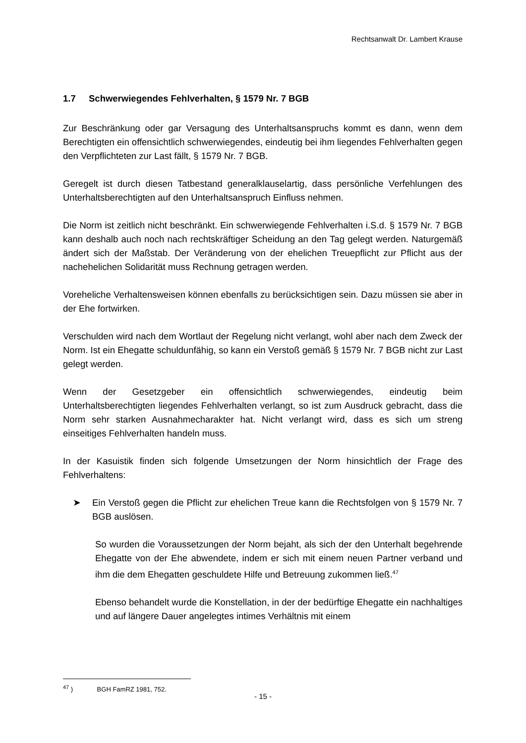Rechtsanwalt Dr. Lambert Krause
1.7 Schwerwiegendes Fehlverhalten, § 1579 Nr. 7 BGB
Zur Beschränkung oder gar Versagung des Unterhaltsanspruchs kommt es dann, wenn dem Berechtigten ein offensichtlich schwerwiegendes, eindeutig bei ihm liegendes Fehlverhalten gegen den Verpflichteten zur Last fällt, § 1579 Nr. 7 BGB.
Geregelt ist durch diesen Tatbestand generalklauselartig, dass persönliche Verfehlungen des Unterhaltsberechtigten auf den Unterhaltsanspruch Einfluss nehmen.
Die Norm ist zeitlich nicht beschränkt. Ein schwerwiegende Fehlverhalten i.S.d. § 1579 Nr. 7 BGB kann deshalb auch noch nach rechtskräftiger Scheidung an den Tag gelegt werden. Naturgemäß ändert sich der Maßstab. Der Veränderung von der ehelichen Treuepflicht zur Pflicht aus der nachehelichen Solidarität muss Rechnung getragen werden.
Voreheliche Verhaltensweisen können ebenfalls zu berücksichtigen sein. Dazu müssen sie aber in der Ehe fortwirken.
Verschulden wird nach dem Wortlaut der Regelung nicht verlangt, wohl aber nach dem Zweck der Norm. Ist ein Ehegatte schuldunfähig, so kann ein Verstoß gemäß § 1579 Nr. 7 BGB nicht zur Last gelegt werden.
Wenn der Gesetzgeber ein offensichtlich schwerwiegendes, eindeutig beim Unterhaltsberechtigten liegendes Fehlverhalten verlangt, so ist zum Ausdruck gebracht, dass die Norm sehr starken Ausnahmecharakter hat. Nicht verlangt wird, dass es sich um streng einseitiges Fehlverhalten handeln muss.
In der Kasuistik finden sich folgende Umsetzungen der Norm hinsichtlich der Frage des Fehlverhaltens:
➤ Ein Verstoß gegen die Pflicht zur ehelichen Treue kann die Rechtsfolgen von § 1579 Nr. 7 BGB auslösen.
So wurden die Voraussetzungen der Norm bejaht, als sich der den Unterhalt begehrende Ehegatte von der Ehe abwendete, indem er sich mit einem neuen Partner verband und ihm die dem Ehegatten geschuldete Hilfe und Betreuung zukommen ließ.<sup>47</sup>
Ebenso behandelt wurde die Konstellation, in der der bedürftige Ehegatte ein nachhaltiges und auf längere Dauer angelegtes intimes Verhältnis mit einem
<sup>47</sup> ) BGH FamRZ 1981, 752.
- 15 -